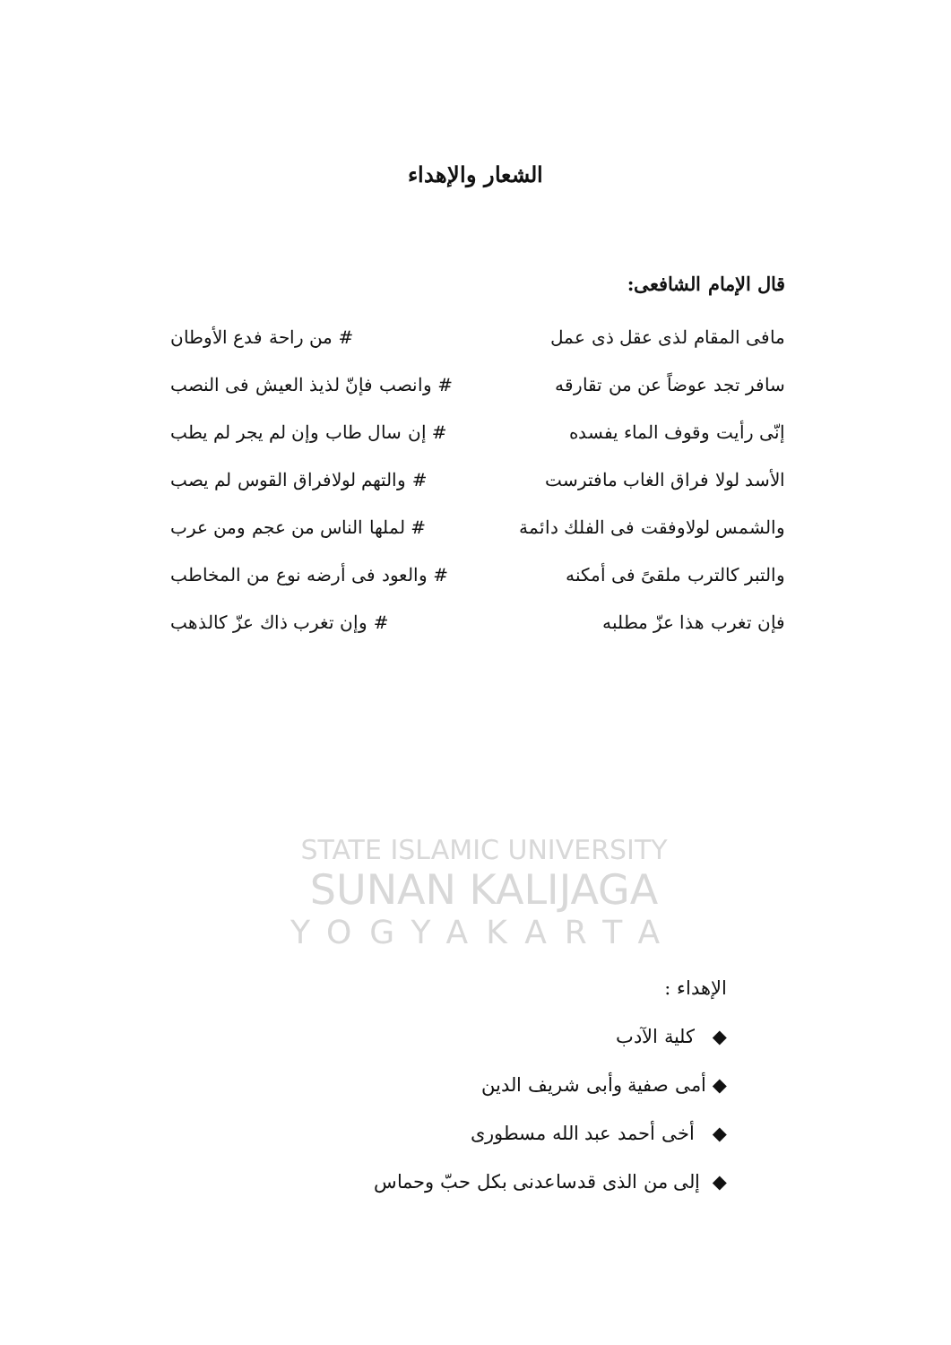STATE ISLAMIC UNIVERSITY
SUNAN KALIJAGA
YOGYAKARTA
الشعار والإهداء
قال الإمام الشافعى:
مافى المقام لذى عقل ذى عمل # من راحة فدع الأوطان
سافر تجد عوضاً عن من تقارقه # وانصب فإنّ لذيذ العيش فى النصب
إنّى رأيت وقوف الماء يفسده # إن سال طاب وإن لم يجر لم يطب
الأسد لولا فراق الغاب مافترست # والتهم لولافراق القوس لم يصب
والشمس لولاوفقت فى الفلك دائمة # لملها الناس من عجم ومن عرب
والتبر كالترب ملقىً فى أمكنه # والعود فى أرضه نوع من المخاطب
فإن تغرب هذا عزّ مطلبه # وإن تغرب ذاك عزّ كالذهب
الإهداء :
◆ كلية الآدب
◆ أمى صفية وأبى شريف الدين
◆ أخى أحمد عبد الله مسطورى
◆ إلى من الذى قدساعدنى بكل حبّ وحماس